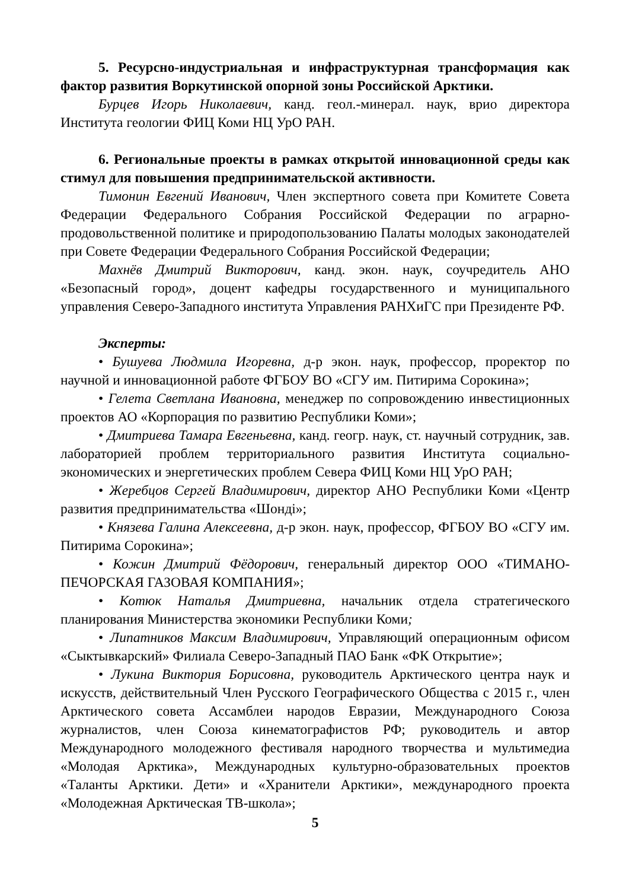5. Ресурсно-индустриальная и инфраструктурная трансформация как фактор развития Воркутинской опорной зоны Российской Арктики.
Бурцев Игорь Николаевич, канд. геол.-минерал. наук, врио директора Института геологии ФИЦ Коми НЦ УрО РАН.
6. Региональные проекты в рамках открытой инновационной среды как стимул для повышения предпринимательской активности.
Тимонин Евгений Иванович, Член экспертного совета при Комитете Совета Федерации Федерального Собрания Российской Федерации по аграрно-продовольственной политике и природопользованию Палаты молодых законодателей при Совете Федерации Федерального Собрания Российской Федерации;
Махнёв Дмитрий Викторович, канд. экон. наук, соучредитель АНО «Безопасный город», доцент кафедры государственного и муниципального управления Северо-Западного института Управления РАНХиГС при Президенте РФ.
Эксперты:
• Бушуева Людмила Игоревна, д-р экон. наук, профессор, проректор по научной и инновационной работе ФГБОУ ВО «СГУ им. Питирима Сорокина»;
• Гелета Светлана Ивановна, менеджер по сопровождению инвестиционных проектов АО «Корпорация по развитию Республики Коми»;
• Дмитриева Тамара Евгеньевна, канд. геогр. наук, ст. научный сотрудник, зав. лабораторией проблем территориального развития Института социально-экономических и энергетических проблем Севера ФИЦ Коми НЦ УрО РАН;
• Жеребцов Сергей Владимирович, директор АНО Республики Коми «Центр развития предпринимательства «Шонді»;
• Князева Галина Алексеевна, д-р экон. наук, профессор, ФГБОУ ВО «СГУ им. Питирима Сорокина»;
• Кожин Дмитрий Фёдорович, генеральный директор ООО «ТИМАНО-ПЕЧОРСКАЯ ГАЗОВАЯ КОМПАНИЯ»;
• Котюк Наталья Дмитриевна, начальник отдела стратегического планирования Министерства экономики Республики Коми;
• Липатников Максим Владимирович, Управляющий операционным офисом «Сыктывкарский» Филиала Северо-Западный ПАО Банк «ФК Открытие»;
• Лукина Виктория Борисовна, руководитель Арктического центра наук и искусств, действительный Член Русского Географического Общества с 2015 г., член Арктического совета Ассамблеи народов Евразии, Международного Союза журналистов, член Союза кинематографистов РФ; руководитель и автор Международного молодежного фестиваля народного творчества и мультимедиа «Молодая Арктика», Международных культурно-образовательных проектов «Таланты Арктики. Дети» и «Хранители Арктики», международного проекта «Молодежная Арктическая ТВ-школа»;
5